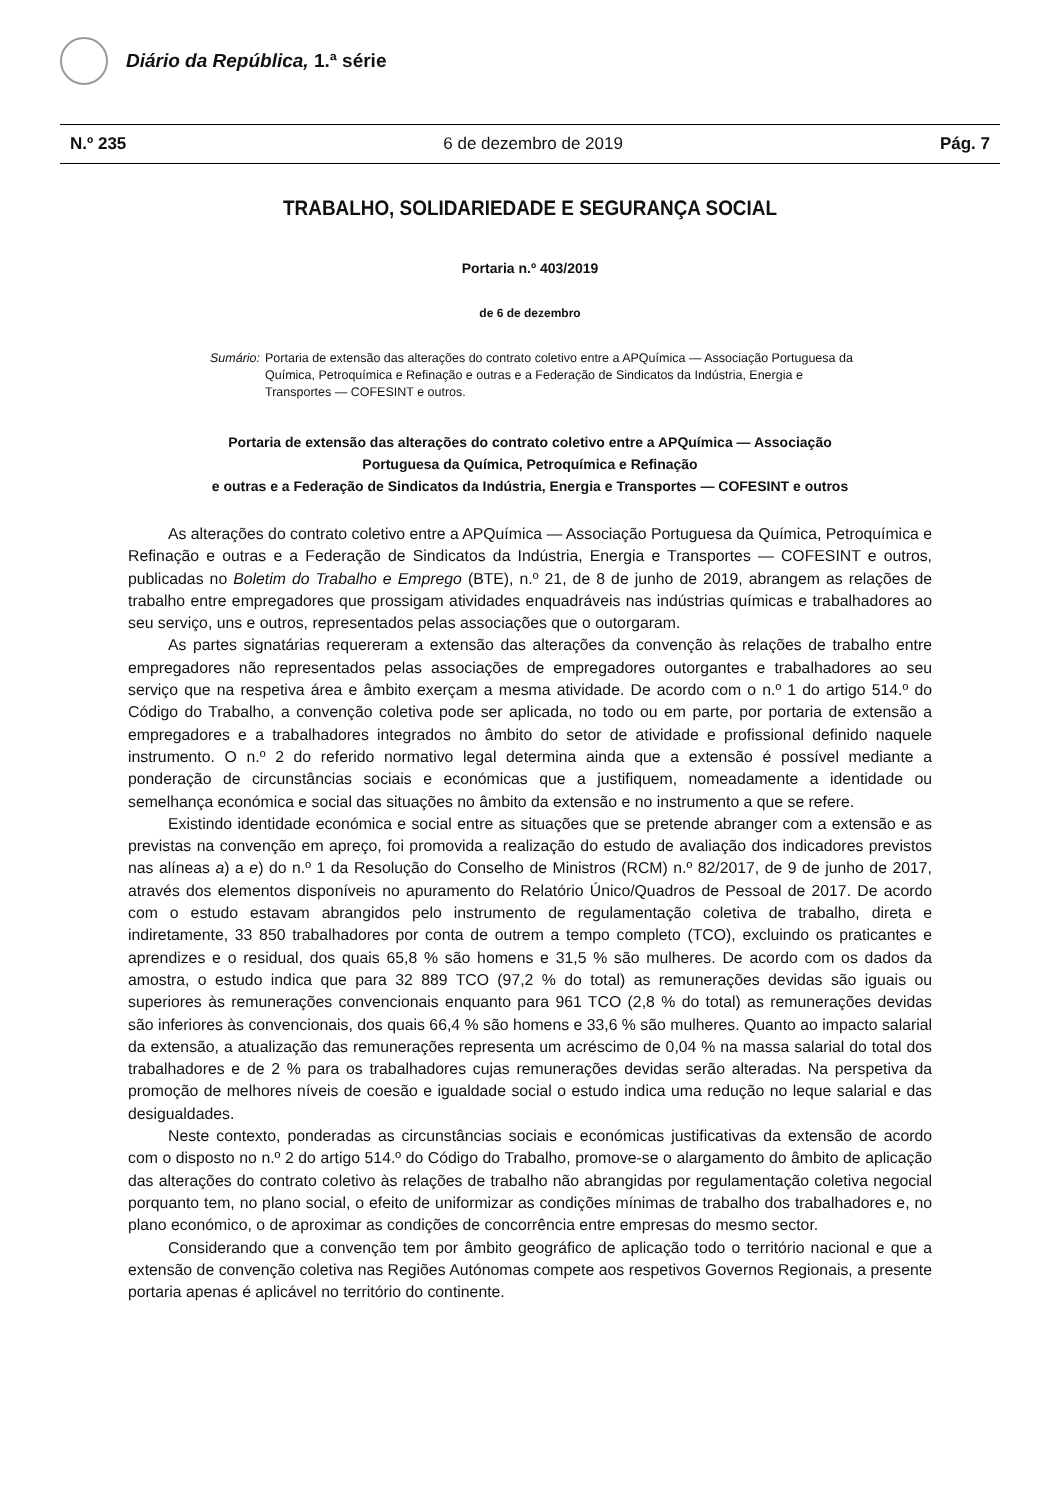Diário da República, 1.ª série
N.º 235 6 de dezembro de 2019 Pág. 7
TRABALHO, SOLIDARIEDADE E SEGURANÇA SOCIAL
Portaria n.º 403/2019
de 6 de dezembro
Sumário: Portaria de extensão das alterações do contrato coletivo entre a APQuímica — Associação Portuguesa da Química, Petroquímica e Refinação e outras e a Federação de Sindicatos da Indústria, Energia e Transportes — COFESINT e outros.
Portaria de extensão das alterações do contrato coletivo entre a APQuímica — Associação
Portuguesa da Química, Petroquímica e Refinação
e outras e a Federação de Sindicatos da Indústria, Energia e Transportes — COFESINT e outros
As alterações do contrato coletivo entre a APQuímica — Associação Portuguesa da Química, Petroquímica e Refinação e outras e a Federação de Sindicatos da Indústria, Energia e Transportes — COFESINT e outros, publicadas no Boletim do Trabalho e Emprego (BTE), n.º 21, de 8 de junho de 2019, abrangem as relações de trabalho entre empregadores que prossigam atividades enquadráveis nas indústrias químicas e trabalhadores ao seu serviço, uns e outros, representados pelas associações que o outorgaram.
As partes signatárias requereram a extensão das alterações da convenção às relações de trabalho entre empregadores não representados pelas associações de empregadores outorgantes e trabalhadores ao seu serviço que na respetiva área e âmbito exerçam a mesma atividade. De acordo com o n.º 1 do artigo 514.º do Código do Trabalho, a convenção coletiva pode ser aplicada, no todo ou em parte, por portaria de extensão a empregadores e a trabalhadores integrados no âmbito do setor de atividade e profissional definido naquele instrumento. O n.º 2 do referido normativo legal determina ainda que a extensão é possível mediante a ponderação de circunstâncias sociais e económicas que a justifiquem, nomeadamente a identidade ou semelhança económica e social das situações no âmbito da extensão e no instrumento a que se refere.
Existindo identidade económica e social entre as situações que se pretende abranger com a extensão e as previstas na convenção em apreço, foi promovida a realização do estudo de avaliação dos indicadores previstos nas alíneas a) a e) do n.º 1 da Resolução do Conselho de Ministros (RCM) n.º 82/2017, de 9 de junho de 2017, através dos elementos disponíveis no apuramento do Relatório Único/Quadros de Pessoal de 2017. De acordo com o estudo estavam abrangidos pelo instrumento de regulamentação coletiva de trabalho, direta e indiretamente, 33 850 trabalhadores por conta de outrem a tempo completo (TCO), excluindo os praticantes e aprendizes e o residual, dos quais 65,8 % são homens e 31,5 % são mulheres. De acordo com os dados da amostra, o estudo indica que para 32 889 TCO (97,2 % do total) as remunerações devidas são iguais ou superiores às remunerações convencionais enquanto para 961 TCO (2,8 % do total) as remunerações devidas são inferiores às convencionais, dos quais 66,4 % são homens e 33,6 % são mulheres. Quanto ao impacto salarial da extensão, a atualização das remunerações representa um acréscimo de 0,04 % na massa salarial do total dos trabalhadores e de 2 % para os trabalhadores cujas remunerações devidas serão alteradas. Na perspetiva da promoção de melhores níveis de coesão e igualdade social o estudo indica uma redução no leque salarial e das desigualdades.
Neste contexto, ponderadas as circunstâncias sociais e económicas justificativas da extensão de acordo com o disposto no n.º 2 do artigo 514.º do Código do Trabalho, promove-se o alargamento do âmbito de aplicação das alterações do contrato coletivo às relações de trabalho não abrangidas por regulamentação coletiva negocial porquanto tem, no plano social, o efeito de uniformizar as condições mínimas de trabalho dos trabalhadores e, no plano económico, o de aproximar as condições de concorrência entre empresas do mesmo sector.
Considerando que a convenção tem por âmbito geográfico de aplicação todo o território nacional e que a extensão de convenção coletiva nas Regiões Autónomas compete aos respetivos Governos Regionais, a presente portaria apenas é aplicável no território do continente.